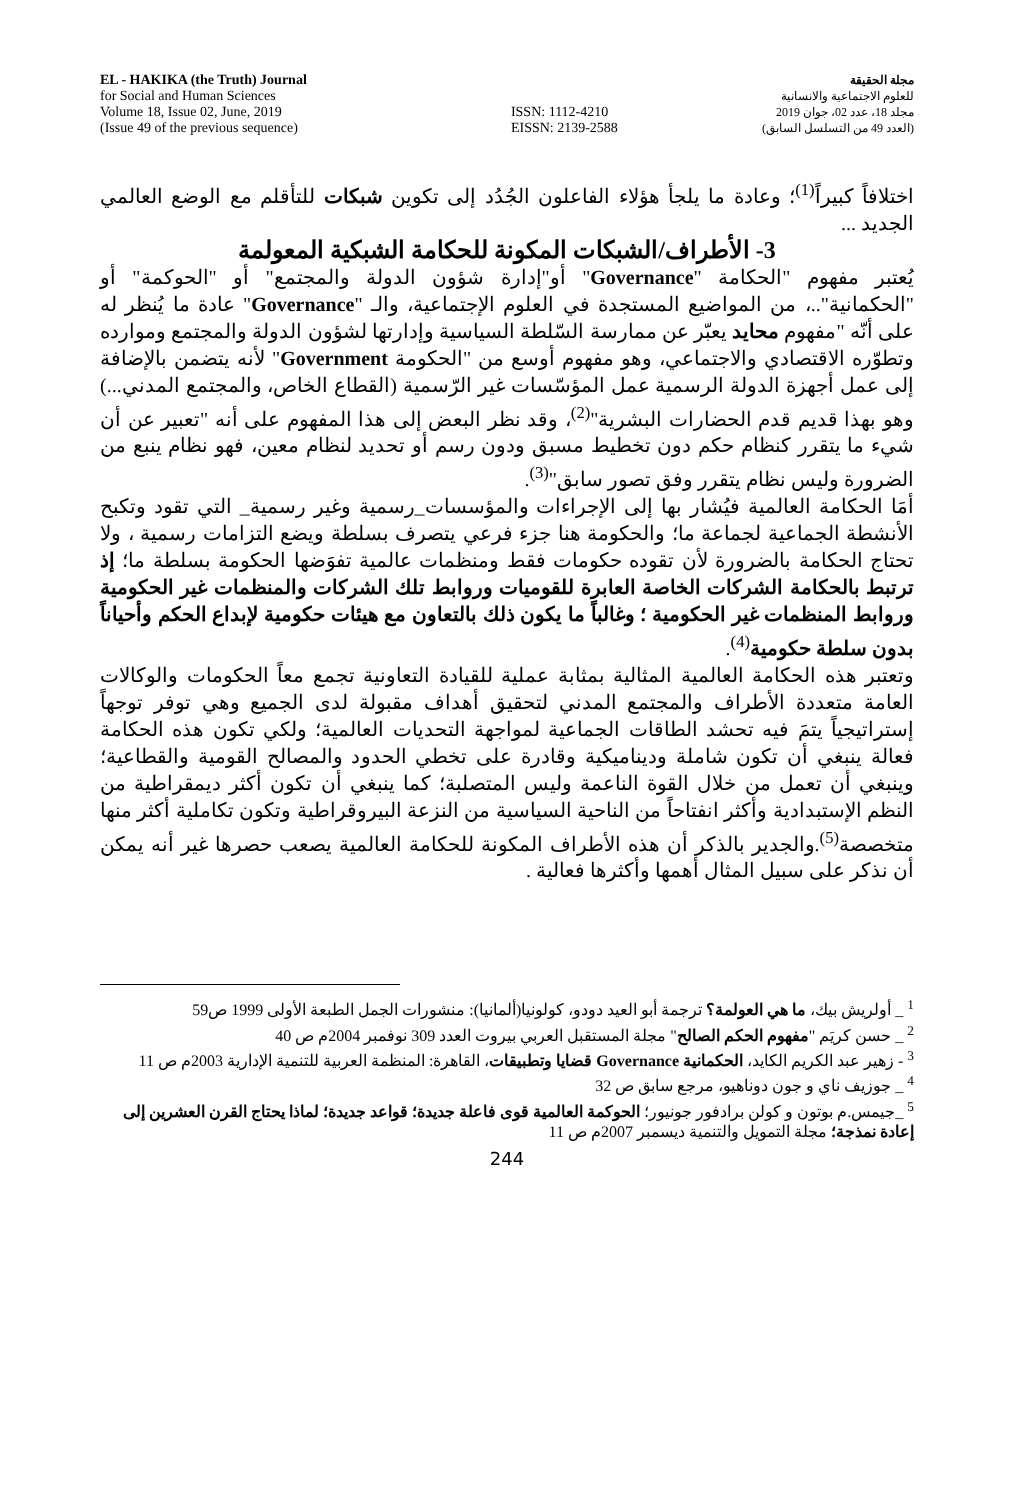EL - HAKIKA (the Truth) Journal
for Social and Human Sciences
Volume 18, Issue 02, June, 2019
(Issue 49 of the previous sequence)
ISSN: 1112-4210
EISSN: 2139-2588
مجلة الحقيقة
للعلوم الاجتماعية والانسانية
مجلد 18، عدد 02، جوان 2019
(العدد 49 من التسلسل السابق)
اختلافاً كبيراً<sup>(1)</sup>؛ وعادة ما يلجأ هؤلاء الفاعلون الجُدُد إلى تكوين شبكات للتأقلم مع الوضع العالمي الجديد ...
3- الأطراف/الشبكات المكونة للحكامة الشبكية المعولمة
يُعتبر مفهوم "الحكامة "Governance" أو"إدارة شؤون الدولة والمجتمع" أو "الحوكمة" أو "الحكمانية"..، من المواضيع المستجدة في العلوم الإجتماعية، والـ "Governance" عادة ما يُنظر له على أنّه "مفهوم محايد يعبّر عن ممارسة السّلطة السياسية وإدارتها لشؤون الدولة والمجتمع وموارده وتطوّره الاقتصادي والاجتماعي، وهو مفهوم أوسع من "الحكومة Government" لأنه يتضمن بالإضافة إلى عمل أجهزة الدولة الرسمية عمل المؤسّسات غير الرّسمية (القطاع الخاص، والمجتمع المدني...) وهو بهذا قديم قدم الحضارات البشرية"<sup>(2)</sup>، وقد نظر البعض إلى هذا المفهوم على أنه "تعبير عن أن شيء ما يتقرر كنظام حكم دون تخطيط مسبق ودون رسم أو تحديد لنظام معين، فهو نظام ينبع من الضرورة وليس نظام يتقرر وفق تصور سابق"<sup>(3)</sup>.
أمَا الحكامة العالمية فيُشار بها إلى الإجراءات والمؤسسات_رسمية وغير رسمية_ التي تقود وتكبح الأنشطة الجماعية لجماعة ما؛ والحكومة هنا جزء فرعي يتصرف بسلطة ويضع التزامات رسمية ، ولا تحتاج الحكامة بالضرورة لأن تقوده حكومات فقط ومنظمات عالمية تفوَضها الحكومة بسلطة ما؛ إذ ترتبط بالحكامة الشركات الخاصة العابرة للقوميات وروابط تلك الشركات والمنظمات غير الحكومية وروابط المنظمات غير الحكومية ؛ وغالباً ما يكون ذلك بالتعاون مع هيئات حكومية لإبداع الحكم وأحياناً بدون سلطة حكومية<sup>(4)</sup>.
وتعتبر هذه الحكامة العالمية المثالية بمثابة عملية للقيادة التعاونية تجمع معاً الحكومات والوكالات العامة متعددة الأطراف والمجتمع المدني لتحقيق أهداف مقبولة لدى الجميع وهي توفر توجهاً إستراتيجياً يتمَ فيه تحشد الطاقات الجماعية لمواجهة التحديات العالمية؛ ولكي تكون هذه الحكامة فعالة ينبغي أن تكون شاملة وديناميكية وقادرة على تخطي الحدود والمصالح القومية والقطاعية؛ وينبغي أن تعمل من خلال القوة الناعمة وليس المتصلبة؛ كما ينبغي أن تكون أكثر ديمقراطية من النظم الإستبدادية وأكثر انفتاحاً من الناحية السياسية من النزعة البيروقراطية وتكون تكاملية أكثر منها متخصصة<sup>(5)</sup>.والجدير بالذكر أن هذه الأطراف المكونة للحكامة العالمية يصعب حصرها غير أنه يمكن أن نذكر على سبيل المثال أهمها وأكثرها فعالية .
<sup>1</sup> _ أولريش بيك، ما هي العولمة؟ ترجمة أبو العيد دودو، كولونيا(ألمانيا): منشورات الجمل الطبعة الأولى 1999 ص59
<sup>2</sup> _ حسن كريَم "مفهوم الحكم الصالح" مجلة المستقبل العربي بيروت العدد 309 نوفمبر 2004م ص 40
<sup>3</sup> - زهير عبد الكريم الكايد، الحكمانية Governance قضايا وتطبيقات، القاهرة: المنظمة العربية للتنمية الإدارية 2003م ص 11
<sup>4</sup> _ جوزيف ناي و جون دوناهيو، مرجع سابق ص 32
<sup>5</sup> _جيمس.م بوتون و كولن برادفور جونيور؛ الحوكمة العالمية قوى فاعلة جديدة؛ قواعد جديدة؛ لماذا يحتاج القرن العشرين إلى إعادة نمذجة؛ مجلة التمويل والتنمية ديسمبر 2007م ص 11
244